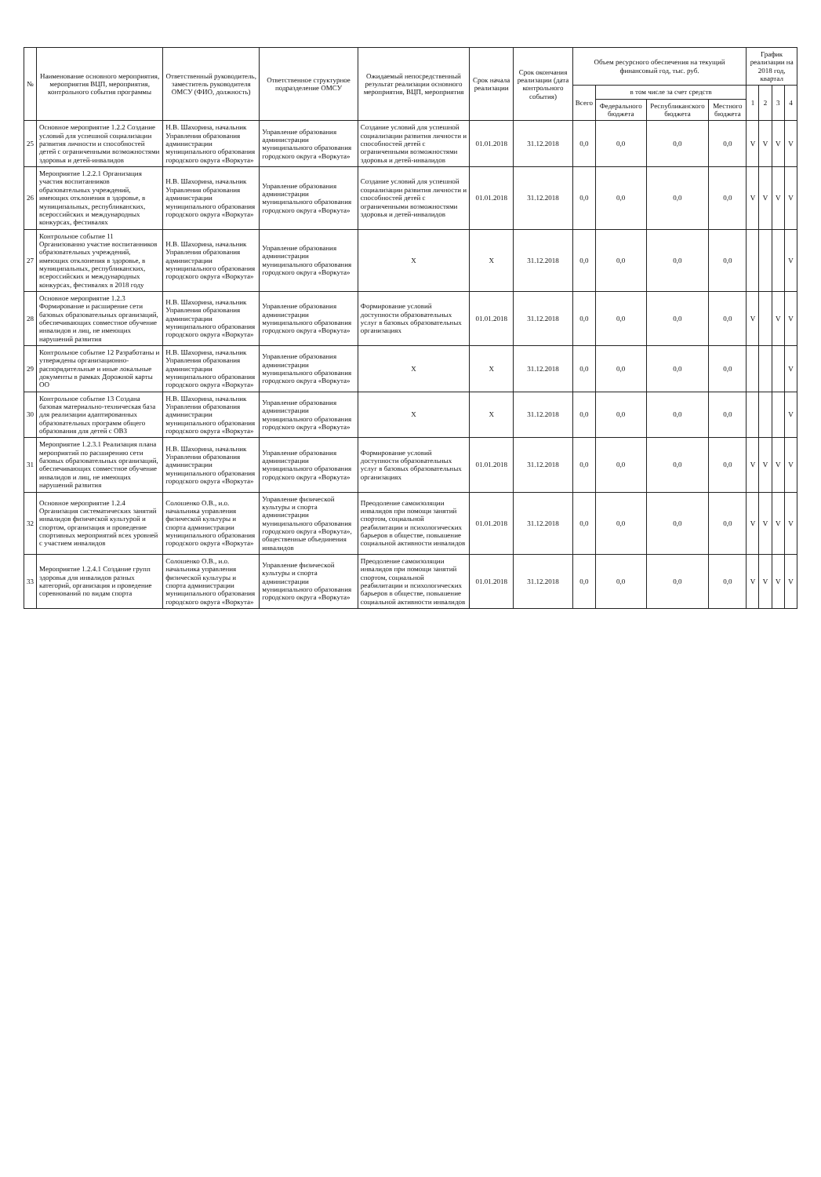| № | Наименование основного мероприятия, мероприятия ВЦП, мероприятия, контрольного события программы | Ответственный руководитель, заместитель руководителя ОМСУ (ФИО, должность) | Ответственное структурное подразделение ОМСУ | Ожидаемый непосредственный результат реализации основного мероприятия, ВЦП, мероприятия | Срок начала реализации | Срок окончания реализации (дата контрольного события) | Объем ресурсного обеспечения на текущий финансовый год, тыс. руб. | | | | График реализации на 2018 год, квартал | | | |
| --- | --- | --- | --- | --- | --- | --- | --- | --- | --- | --- | --- | --- | --- | --- |
| | | | | | | | Всего | в том числе за счет средств | | | 1 | 2 | 3 | 4 |
| | | | | | | | | Федерального бюджета | Республиканского бюджета | Местного бюджета | | | | |
| 25 | Основное мероприятие 1.2.2 Создание условий для успешной социализации развития личности и способностей детей с ограниченными возможностями здоровья и детей-инвалидов | Н.В. Шахорина, начальник Управления образования администрации муниципального образования городского округа «Воркута» | Управление образования администрации муниципального образования городского округа «Воркута» | Создание условий для успешной социализации развития личности и способностей детей с ограниченными возможностями здоровья и детей-инвалидов | 01.01.2018 | 31.12.2018 | 0,0 | 0,0 | 0,0 | 0,0 | V | V | V | V |
| 26 | Мероприятие 1.2.2.1 Организация участия воспитанников образовательных учреждений, имеющих отклонения в здоровье, в муниципальных, республиканских, всероссийских и международных конкурсах, фестивалях | Н.В. Шахорина, начальник Управления образования администрации муниципального образования городского округа «Воркута» | Управление образования администрации муниципального образования городского округа «Воркута» | Создание условий для успешной социализации развития личности и способностей детей с ограниченными возможностями здоровья и детей-инвалидов | 01.01.2018 | 31.12.2018 | 0,0 | 0,0 | 0,0 | 0,0 | V | V | V | V |
| 27 | Контрольное событие 11 Организованно участие воспитанников образовательных учреждений, имеющих отклонения в здоровье, в муниципальных, республиканских, всероссийских и международных конкурсах, фестивалях в 2018 году | Н.В. Шахорина, начальник Управления образования администрации муниципального образования городского округа «Воркута» | Управление образования администрации муниципального образования городского округа «Воркута» | X | X | 31.12.2018 | 0,0 | 0,0 | 0,0 | 0,0 | | | | V |
| 28 | Основное мероприятие 1.2.3 Формирование и расширение сети базовых образовательных организаций, обеспечивающих совместное обучение инвалидов и лиц, не имеющих нарушений развития | Н.В. Шахорина, начальник Управления образования администрации муниципального образования городского округа «Воркута» | Управление образования администрации муниципального образования городского округа «Воркута» | Формирование условий доступности образовательных услуг в базовых образовательных организациях | 01.01.2018 | 31.12.2018 | 0,0 | 0,0 | 0,0 | 0,0 | V | | V | V |
| 29 | Контрольное событие 12 Разработаны и утверждены организационно-распорядительные и иные локальные документы в рамках Дорожной карты ОО | Н.В. Шахорина, начальник Управления образования администрации муниципального образования городского округа «Воркута» | Управление образования администрации муниципального образования городского округа «Воркута» | X | X | 31.12.2018 | 0,0 | 0,0 | 0,0 | 0,0 | | | | V |
| 30 | Контрольное событие 13 Создана базовая материально-техническая база для реализации адаптированных образовательных программ общего образования для детей с ОВЗ | Н.В. Шахорина, начальник Управления образования администрации муниципального образования городского округа «Воркута» | Управление образования администрации муниципального образования городского округа «Воркута» | X | X | 31.12.2018 | 0,0 | 0,0 | 0,0 | 0,0 | | | | V |
| 31 | Мероприятие 1.2.3.1 Реализация плана мероприятий по расширению сети базовых образовательных организаций, обеспечивающих совместное обучение инвалидов и лиц, не имеющих нарушений развития | Н.В. Шахорина, начальник Управления образования администрации муниципального образования городского округа «Воркута» | Управление образования администрации муниципального образования городского округа «Воркута» | Формирование условий доступности образовательных услуг в базовых образовательных организациях | 01.01.2018 | 31.12.2018 | 0,0 | 0,0 | 0,0 | 0,0 | V | V | V | V |
| 32 | Основное мероприятие 1.2.4 Организация систематических занятий инвалидов физической культурой и спортом, организация и проведение спортивных мероприятий всех уровней с участием инвалидов | Солошенко О.В., и.о. начальника управления физической культуры и спорта администрации муниципального образования городского округа «Воркута» | Управление физической культуры и спорта администрации муниципального образования городского округа «Воркута», общественные объединения инвалидов | Преодоление самоизоляции инвалидов при помощи занятий спортом, социальной реабилитации и психологических барьеров в обществе, повышение социальной активности инвалидов | 01.01.2018 | 31.12.2018 | 0,0 | 0,0 | 0,0 | 0,0 | V | V | V | V |
| 33 | Мероприятие 1.2.4.1 Создание групп здоровья для инвалидов разных категорий, организация и проведение соревнований по видам спорта | Солошенко О.В., и.о. начальника управления физической культуры и спорта администрации муниципального образования городского округа «Воркута» | Управление физической культуры и спорта администрации муниципального образования городского округа «Воркута» | Преодоление самоизоляции инвалидов при помощи занятий спортом, социальной реабилитации и психологических барьеров в обществе, повышение социальной активности инвалидов | 01.01.2018 | 31.12.2018 | 0,0 | 0,0 | 0,0 | 0,0 | V | V | V | V |